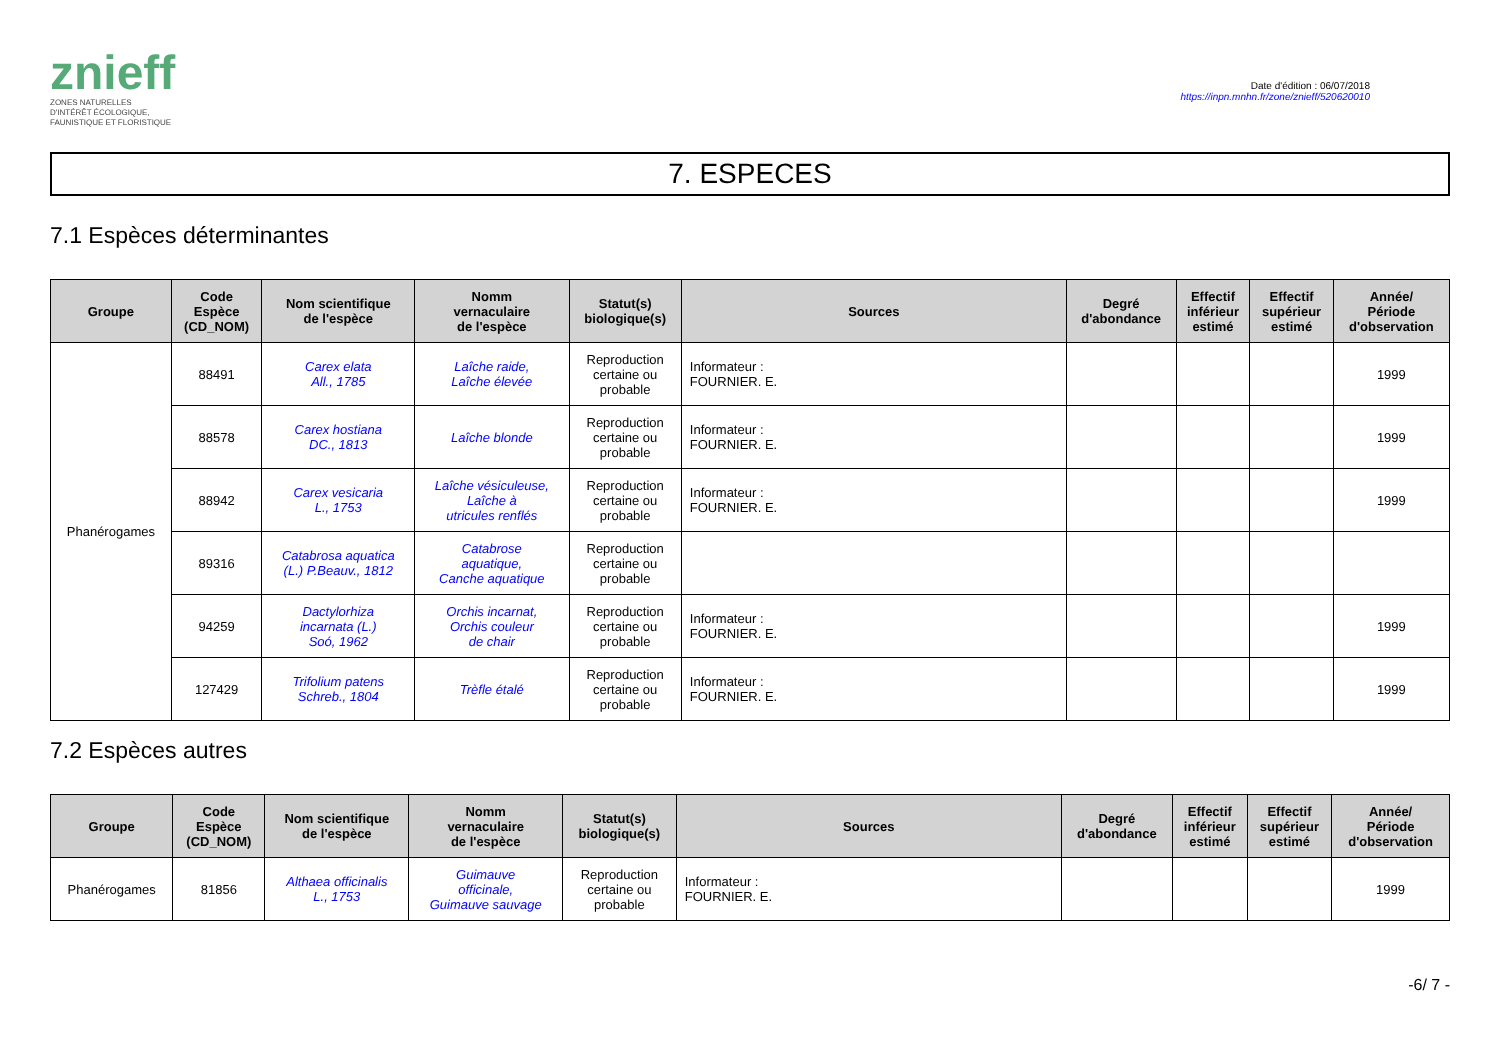znieff
ZONES NATURELLES
D'INTÉRÊT ÉCOLOGIQUE,
FAUNISTIQUE ET FLORISTIQUE
Date d'édition : 06/07/2018
https://inpn.mnhn.fr/zone/znieff/520620010
7. ESPECES
7.1 Espèces déterminantes
| Groupe | Code Espèce (CD_NOM) | Nom scientifique de l'espèce | Nomm vernaculaire de l'espèce | Statut(s) biologique(s) | Sources | Degré d'abondance | Effectif inférieur estimé | Effectif supérieur estimé | Année/ Période d'observation |
| --- | --- | --- | --- | --- | --- | --- | --- | --- | --- |
| Phanérogames | 88491 | Carex elata All., 1785 | Laîche raide, Laîche élevée | Reproduction certaine ou probable | Informateur : FOURNIER. E. | | | | 1999 |
| | 88578 | Carex hostiana DC., 1813 | Laîche blonde | Reproduction certaine ou probable | Informateur : FOURNIER. E. | | | | 1999 |
| | 88942 | Carex vesicaria L., 1753 | Laîche vésiculeuse, Laîche à utricules renflés | Reproduction certaine ou probable | Informateur : FOURNIER. E. | | | | 1999 |
| | 89316 | Catabrosa aquatica (L.) P.Beauv., 1812 | Catabrose aquatique, Canche aquatique | Reproduction certaine ou probable | | | | | |
| | 94259 | Dactylorhiza incarnata (L.) Soó, 1962 | Orchis incarnat, Orchis couleur de chair | Reproduction certaine ou probable | Informateur : FOURNIER. E. | | | | 1999 |
| | 127429 | Trifolium patens Schreb., 1804 | Trèfle étalé | Reproduction certaine ou probable | Informateur : FOURNIER. E. | | | | 1999 |
7.2 Espèces autres
| Groupe | Code Espèce (CD_NOM) | Nom scientifique de l'espèce | Nomm vernaculaire de l'espèce | Statut(s) biologique(s) | Sources | Degré d'abondance | Effectif inférieur estimé | Effectif supérieur estimé | Année/ Période d'observation |
| --- | --- | --- | --- | --- | --- | --- | --- | --- | --- |
| Phanérogames | 81856 | Althaea officinalis L., 1753 | Guimauve officinale, Guimauve sauvage | Reproduction certaine ou probable | Informateur : FOURNIER. E. | | | | 1999 |
-6/ 7 -